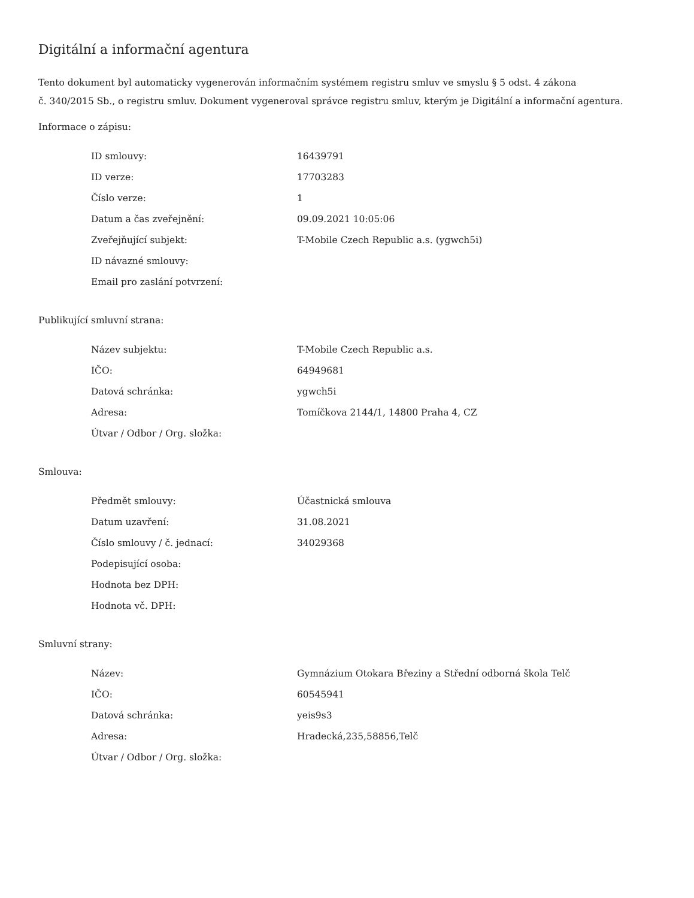Digitální a informační agentura
Tento dokument byl automaticky vygenerován informačním systémem registru smluv ve smyslu § 5 odst. 4 zákona
č. 340/2015 Sb., o registru smluv. Dokument vygeneroval správce registru smluv, kterým je Digitální a informační agentura.
Informace o zápisu:
| ID smlouvy: | 16439791 |
| ID verze: | 17703283 |
| Číslo verze: | 1 |
| Datum a čas zveřejnění: | 09.09.2021 10:05:06 |
| Zveřejňující subjekt: | T-Mobile Czech Republic a.s. (ygwch5i) |
| ID návazné smlouvy: | |
| Email pro zaslání potvrzení: | |
Publikující smluvní strana:
| Název subjektu: | T-Mobile Czech Republic a.s. |
| IČO: | 64949681 |
| Datová schránka: | ygwch5i |
| Adresa: | Tomíčkova 2144/1, 14800 Praha 4, CZ |
| Útvar / Odbor / Org. složka: | |
Smlouva:
| Předmět smlouvy: | Účastnická smlouva |
| Datum uzavření: | 31.08.2021 |
| Číslo smlouvy / č. jednací: | 34029368 |
| Podepisující osoba: | |
| Hodnota bez DPH: | |
| Hodnota vč. DPH: | |
Smluvní strany:
| Název: | Gymnázium Otokara Březiny a Střední odborná škola Telč |
| IČO: | 60545941 |
| Datová schránka: | yeis9s3 |
| Adresa: | Hradecká,235,58856,Telč |
| Útvar / Odbor / Org. složka: | |